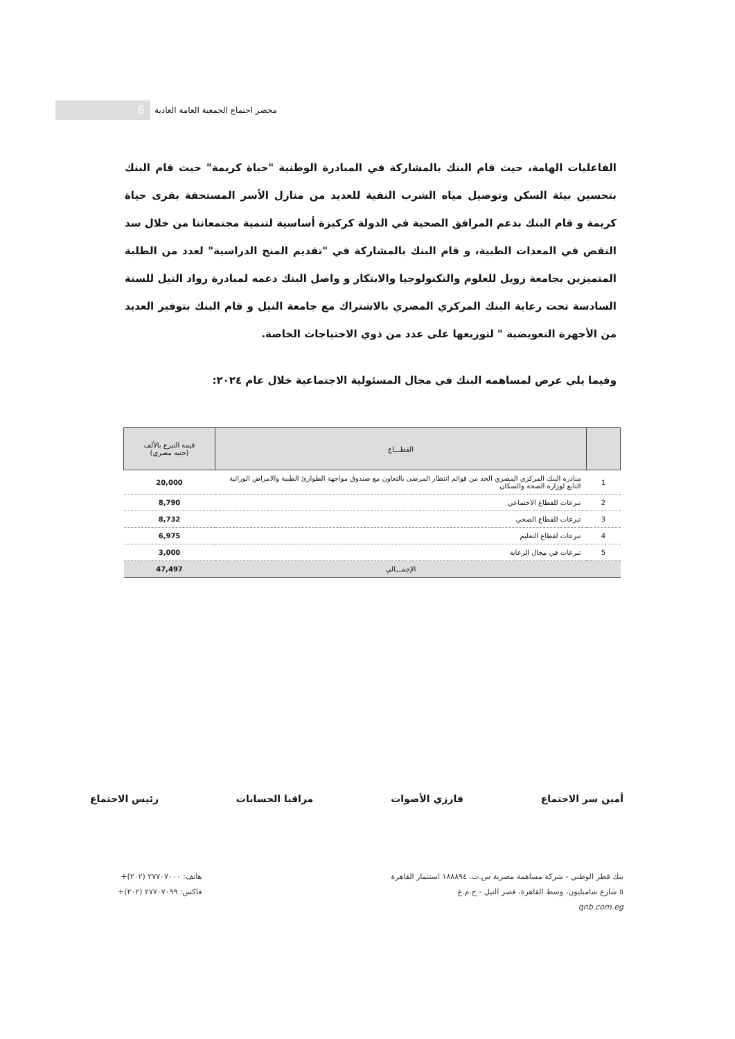محضر اجتماع الجمعية العامة العادية 6
الفاعليات الهامة، حيث قام البنك بالمشاركة في المبادرة الوطنية "حياة كريمة" حيث قام البنك بتحسين بيئة السكن وتوصيل مياه الشرب النقية للعديد من منازل الأسر المستحقة بقرى حياة كريمة و قام البنك بدعم المرافق الصحية في الدولة كركيزة أساسية لتنمية مجتمعاتنا من خلال سد النقص في المعدات الطبية، و قام البنك بالمشاركة في "تقديم المنح الدراسية" لعدد من الطلبة المتميزين بجامعة زويل للعلوم والتكنولوجيا والابتكار و واصل البنك دعمه لمبادرة رواد النيل للسنة السادسة تحت رعاية البنك المركزي المصري بالاشتراك مع جامعة النيل و قام البنك بتوفير العديد من الأجهزة التعويضية " لتوزيعها على عدد من ذوي الاحتياجات الخاصة.
وفيما يلي عرض لمساهمه البنك في مجال المسئولية الاجتماعية خلال عام ٢٠٢٤:
| | القطـــاع | قيمة التبرع بالألف (جنيه مصري) |
| --- | --- | --- |
| 1 | مبادرة البنك المركزي المصري الحد من قوائم انتظار المرضى بالتعاون مع صندوق مواجهة الطوارئ الطبية والامراض الوراثية التابع لوزارة الصحة والسكان | 20,000 |
| 2 | تبرعات للقطاع الاجتماعي | 8,790 |
| 3 | تبرعات للقطاع الصحي | 8,732 |
| 4 | تبرعات لقطاع التعليم | 6,975 |
| 5 | تبرعات في مجال الرعاية | 3,000 |
| | الإجمـــالي | 47,497 |
أمين سر الاجتماع فارزي الأصوات مراقبا الحسابات رئيس الاجتماع
هاتف: ٢٧٧٠٧٠٠٠ (٢٠٢)+
فاكس: ٢٧٧٠٧٠٩٩ (٢٠٢)+
بنك قطر الوطني - شركة مساهمة مصرية س.ت. ١٨٨٨٩٤ استثمار القاهرة
٥ شارع شامبليون، وسط القاهرة، قصر النيل - ج.م.ع
qnb.com.eg